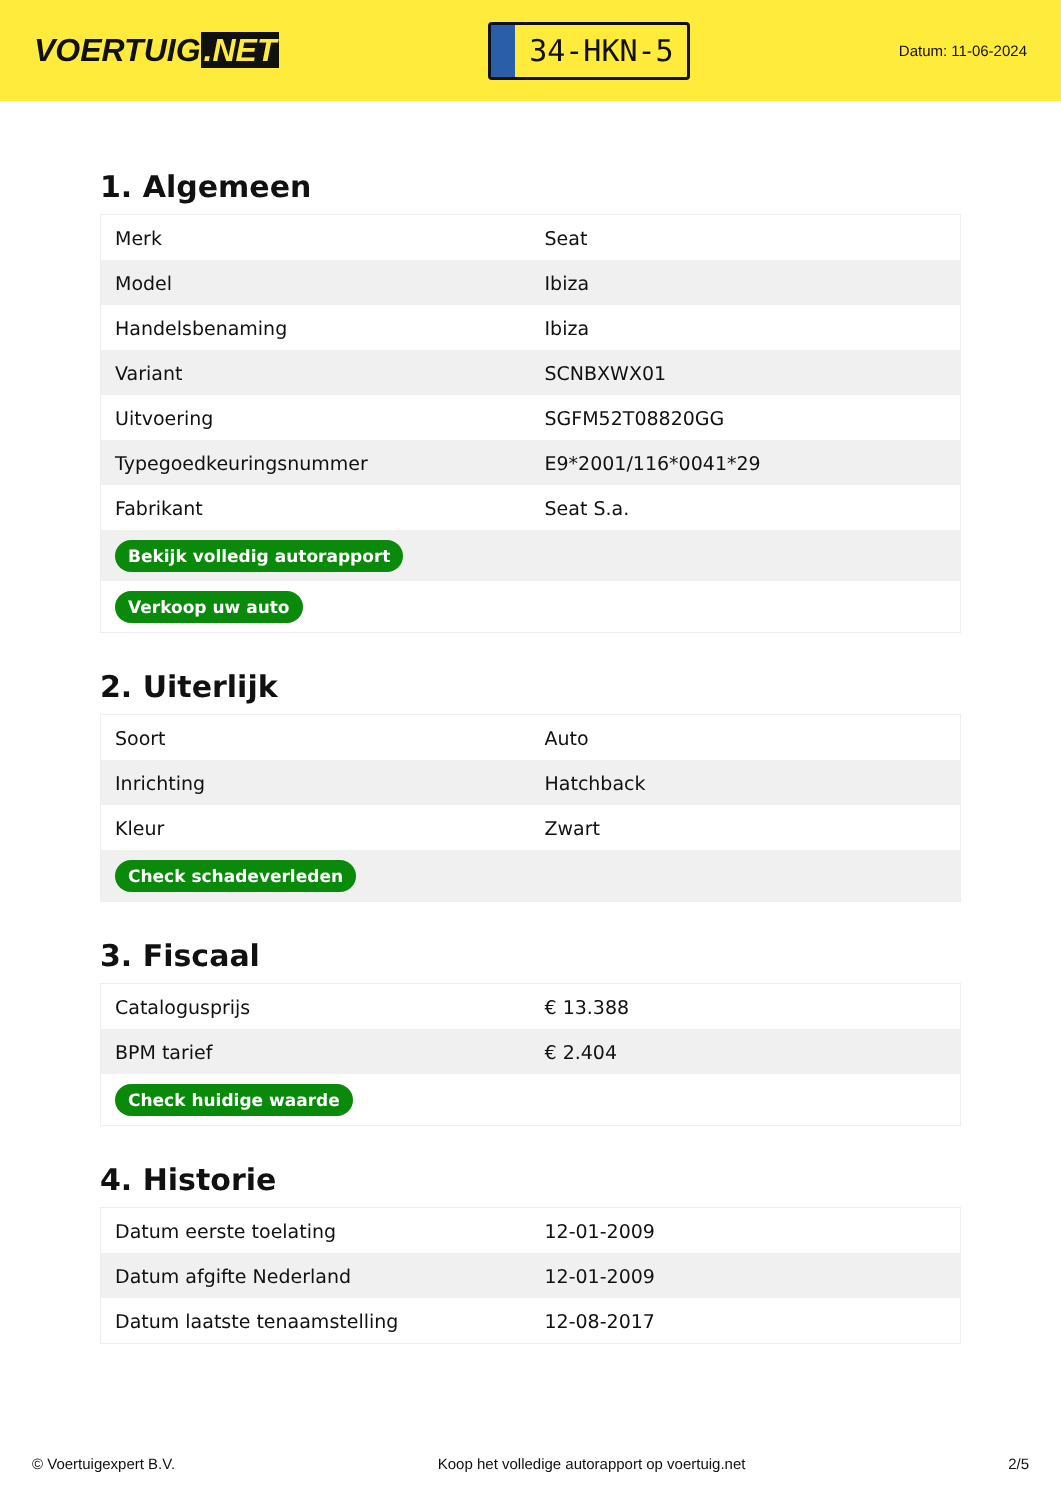VOERTUIG.NET
34-HKN-5
Datum: 11-06-2024
1. Algemeen
| Merk | Seat |
| Model | Ibiza |
| Handelsbenaming | Ibiza |
| Variant | SCNBXWX01 |
| Uitvoering | SGFM52T08820GG |
| Typegoedkeuringsnummer | E9*2001/116*0041*29 |
| Fabrikant | Seat S.a. |
| Bekijk volledig autorapport | |
| Verkoop uw auto | |
2. Uiterlijk
| Soort | Auto |
| Inrichting | Hatchback |
| Kleur | Zwart |
| Check schadeverleden | |
3. Fiscaal
| Catalogusprijs | € 13.388 |
| BPM tarief | € 2.404 |
| Check huidige waarde | |
4. Historie
| Datum eerste toelating | 12-01-2009 |
| Datum afgifte Nederland | 12-01-2009 |
| Datum laatste tenaamstelling | 12-08-2017 |
© Voertuigexpert B.V. Koop het volledige autorapport op voertuig.net 2/5